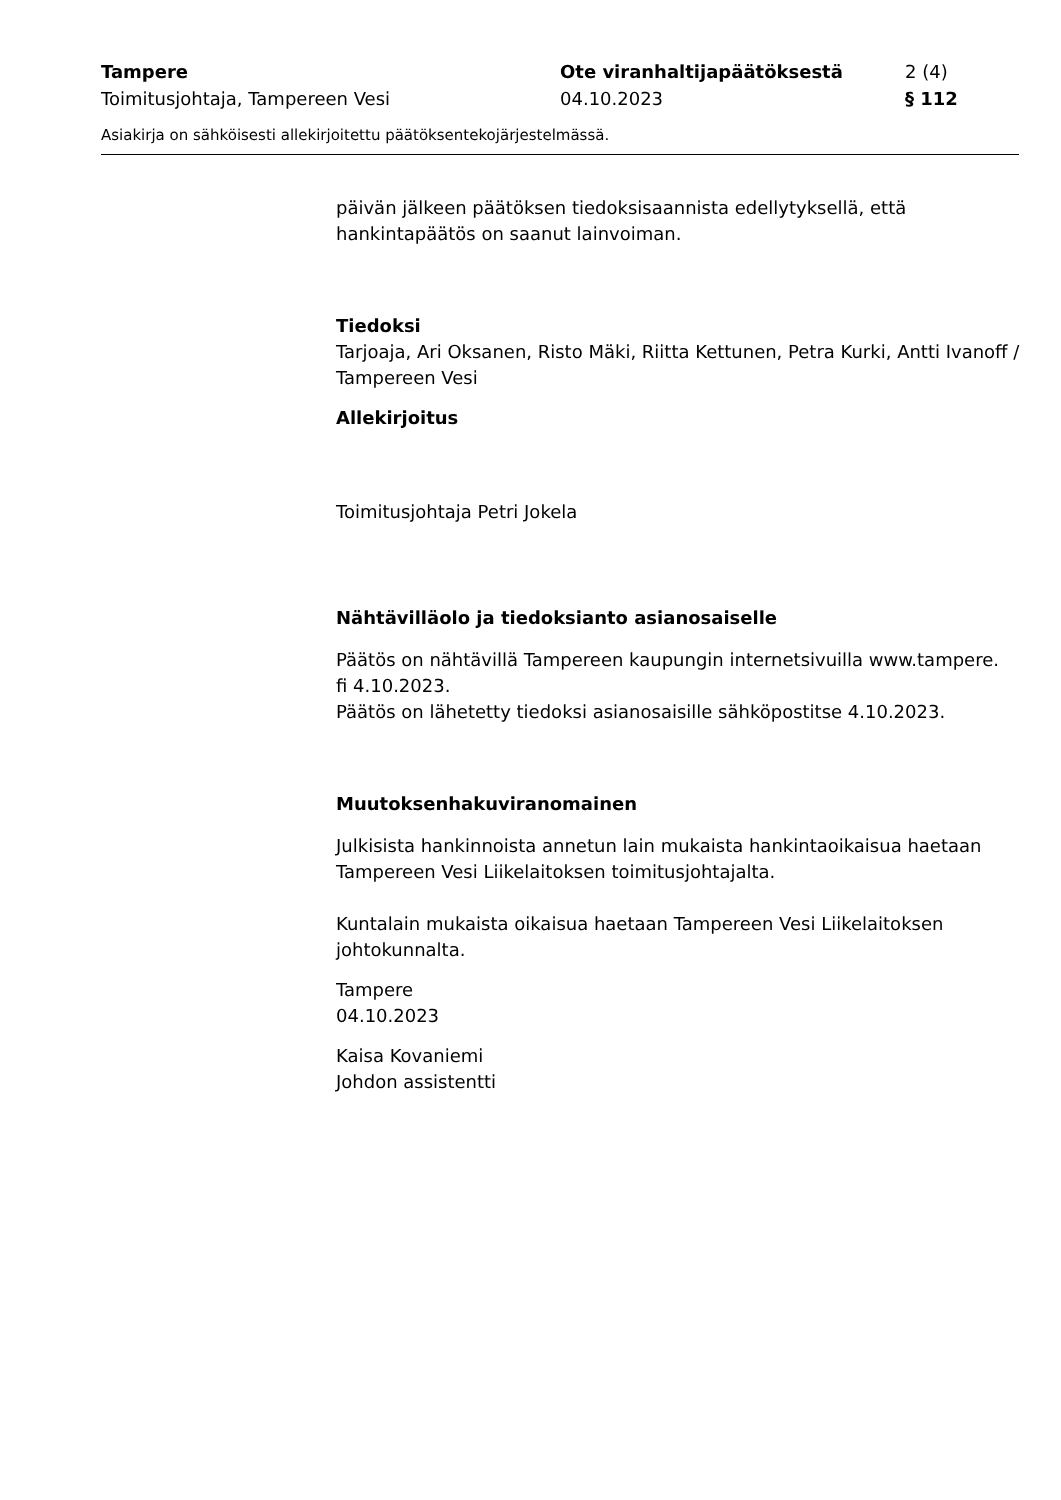Tampere Ote viranhaltijapäätöksestä 2 (4)
Toimitusjohtaja, Tampereen Vesi 04.10.2023 § 112
Asiakirja on sähköisesti allekirjoitettu päätöksentekojärjestelmässä.
päivän jälkeen päätöksen tiedoksisaannista edellytyksellä, että hankintapäätös on saanut lainvoiman.
Tiedoksi
Tarjoaja, Ari Oksanen, Risto Mäki, Riitta Kettunen, Petra Kurki, Antti Ivanoff / Tampereen Vesi
Allekirjoitus
Toimitusjohtaja Petri Jokela
Nähtävilläolo ja tiedoksianto asianosaiselle
Päätös on nähtävillä Tampereen kaupungin internetsivuilla www.tampere.
fi 4.10.2023.
Päätös on lähetetty tiedoksi asianosaisille sähköpostitse 4.10.2023.
Muutoksenhakuviranomainen
Julkisista hankinnoista annetun lain mukaista hankintaoikaisua haetaan Tampereen Vesi Liikelaitoksen toimitusjohtajalta.
Kuntalain mukaista oikaisua haetaan Tampereen Vesi Liikelaitoksen johtokunnalta.
Tampere
04.10.2023
Kaisa Kovaniemi
Johdon assistentti